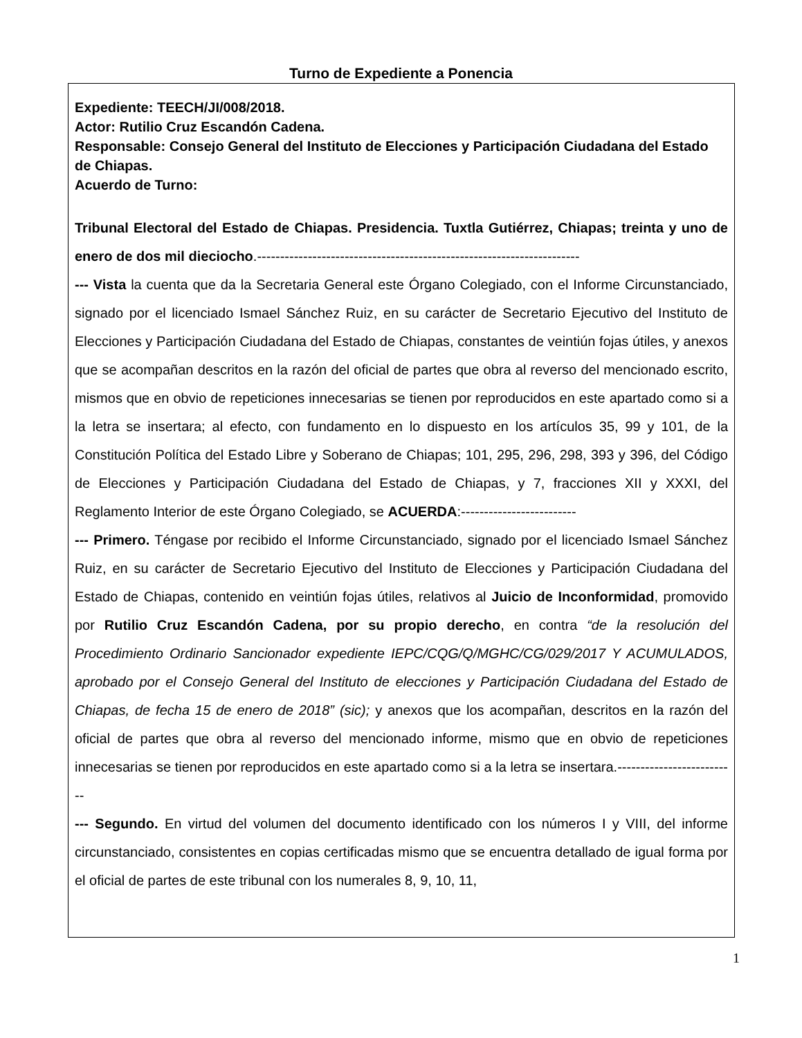Turno de Expediente a Ponencia
Expediente: TEECH/JI/008/2018.
Actor: Rutilio Cruz Escandón Cadena.
Responsable: Consejo General del Instituto de Elecciones y Participación Ciudadana del Estado de Chiapas.
Acuerdo de Turno:
Tribunal Electoral del Estado de Chiapas. Presidencia. Tuxtla Gutiérrez, Chiapas; treinta y uno de enero de dos mil dieciocho.----------------------------------------------------------------------
--- Vista la cuenta que da la Secretaria General este Órgano Colegiado, con el Informe Circunstanciado, signado por el licenciado Ismael Sánchez Ruiz, en su carácter de Secretario Ejecutivo del Instituto de Elecciones y Participación Ciudadana del Estado de Chiapas, constantes de veintiún fojas útiles, y anexos que se acompañan descritos en la razón del oficial de partes que obra al reverso del mencionado escrito, mismos que en obvio de repeticiones innecesarias se tienen por reproducidos en este apartado como si a la letra se insertara; al efecto, con fundamento en lo dispuesto en los artículos 35, 99 y 101, de la Constitución Política del Estado Libre y Soberano de Chiapas; 101, 295, 296, 298, 393 y 396, del Código de Elecciones y Participación Ciudadana del Estado de Chiapas, y 7, fracciones XII y XXXI, del Reglamento Interior de este Órgano Colegiado, se ACUERDA:-------------------------
--- Primero. Téngase por recibido el Informe Circunstanciado, signado por el licenciado Ismael Sánchez Ruiz, en su carácter de Secretario Ejecutivo del Instituto de Elecciones y Participación Ciudadana del Estado de Chiapas, contenido en veintiún fojas útiles, relativos al Juicio de Inconformidad, promovido por Rutilio Cruz Escandón Cadena, por su propio derecho, en contra “de la resolución del Procedimiento Ordinario Sancionador expediente IEPC/CQG/Q/MGHC/CG/029/2017 Y ACUMULADOS, aprobado por el Consejo General del Instituto de elecciones y Participación Ciudadana del Estado de Chiapas, de fecha 15 de enero de 2018” (sic); y anexos que los acompañan, descritos en la razón del oficial de partes que obra al reverso del mencionado informe, mismo que en obvio de repeticiones innecesarias se tienen por reproducidos en este apartado como si a la letra se insertara.--------------------------
--- Segundo. En virtud del volumen del documento identificado con los números I y VIII, del informe circunstanciado, consistentes en copias certificadas mismo que se encuentra detallado de igual forma por el oficial de partes de este tribunal con los numerales 8, 9, 10, 11,
1